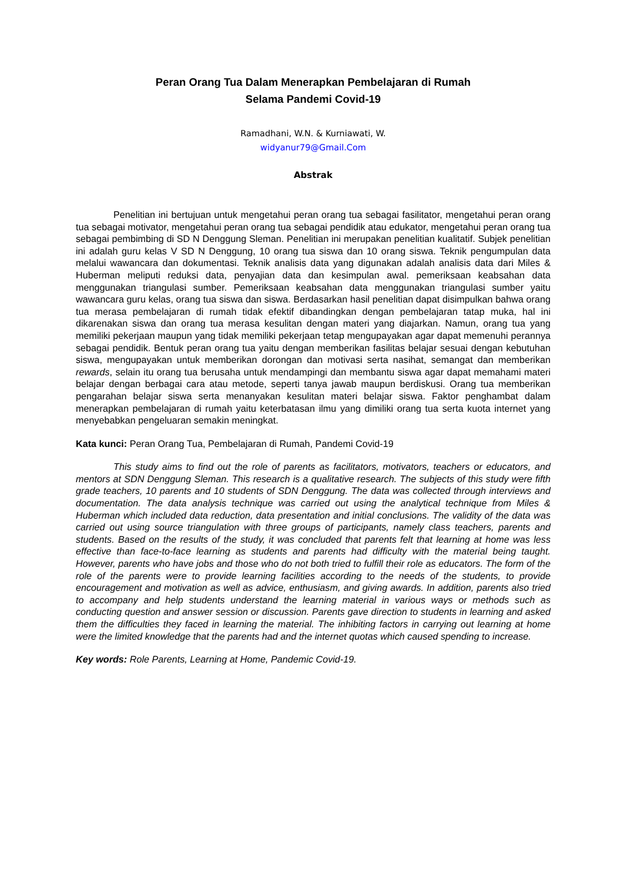Peran Orang Tua Dalam Menerapkan Pembelajaran di Rumah
Selama Pandemi Covid-19
Ramadhani, W.N. & Kurniawati, W.
widyanur79@Gmail.Com
Abstrak
Penelitian ini bertujuan untuk mengetahui peran orang tua sebagai fasilitator, mengetahui peran orang tua sebagai motivator, mengetahui peran orang tua sebagai pendidik atau edukator, mengetahui peran orang tua sebagai pembimbing di SD N Denggung Sleman. Penelitian ini merupakan penelitian kualitatif. Subjek penelitian ini adalah guru kelas V SD N Denggung, 10 orang tua siswa dan 10 orang siswa. Teknik pengumpulan data melalui wawancara dan dokumentasi. Teknik analisis data yang digunakan adalah analisis data dari Miles & Huberman meliputi reduksi data, penyajian data dan kesimpulan awal. pemeriksaan keabsahan data menggunakan triangulasi sumber. Pemeriksaan keabsahan data menggunakan triangulasi sumber yaitu wawancara guru kelas, orang tua siswa dan siswa. Berdasarkan hasil penelitian dapat disimpulkan bahwa orang tua merasa pembelajaran di rumah tidak efektif dibandingkan dengan pembelajaran tatap muka, hal ini dikarenakan siswa dan orang tua merasa kesulitan dengan materi yang diajarkan. Namun, orang tua yang memiliki pekerjaan maupun yang tidak memiliki pekerjaan tetap mengupayakan agar dapat memenuhi perannya sebagai pendidik. Bentuk peran orang tua yaitu dengan memberikan fasilitas belajar sesuai dengan kebutuhan siswa, mengupayakan untuk memberikan dorongan dan motivasi serta nasihat, semangat dan memberikan rewards, selain itu orang tua berusaha untuk mendampingi dan membantu siswa agar dapat memahami materi belajar dengan berbagai cara atau metode, seperti tanya jawab maupun berdiskusi. Orang tua memberikan pengarahan belajar siswa serta menanyakan kesulitan materi belajar siswa. Faktor penghambat dalam menerapkan pembelajaran di rumah yaitu keterbatasan ilmu yang dimiliki orang tua serta kuota internet yang menyebabkan pengeluaran semakin meningkat.
Kata kunci: Peran Orang Tua, Pembelajaran di Rumah, Pandemi Covid-19
This study aims to find out the role of parents as facilitators, motivators, teachers or educators, and mentors at SDN Denggung Sleman. This research is a qualitative research. The subjects of this study were fifth grade teachers, 10 parents and 10 students of SDN Denggung. The data was collected through interviews and documentation. The data analysis technique was carried out using the analytical technique from Miles & Huberman which included data reduction, data presentation and initial conclusions. The validity of the data was carried out using source triangulation with three groups of participants, namely class teachers, parents and students. Based on the results of the study, it was concluded that parents felt that learning at home was less effective than face-to-face learning as students and parents had difficulty with the material being taught. However, parents who have jobs and those who do not both tried to fulfill their role as educators. The form of the role of the parents were to provide learning facilities according to the needs of the students, to provide encouragement and motivation as well as advice, enthusiasm, and giving awards. In addition, parents also tried to accompany and help students understand the learning material in various ways or methods such as conducting question and answer session or discussion. Parents gave direction to students in learning and asked them the difficulties they faced in learning the material. The inhibiting factors in carrying out learning at home were the limited knowledge that the parents had and the internet quotas which caused spending to increase.
Key words: Role Parents, Learning at Home, Pandemic Covid-19.